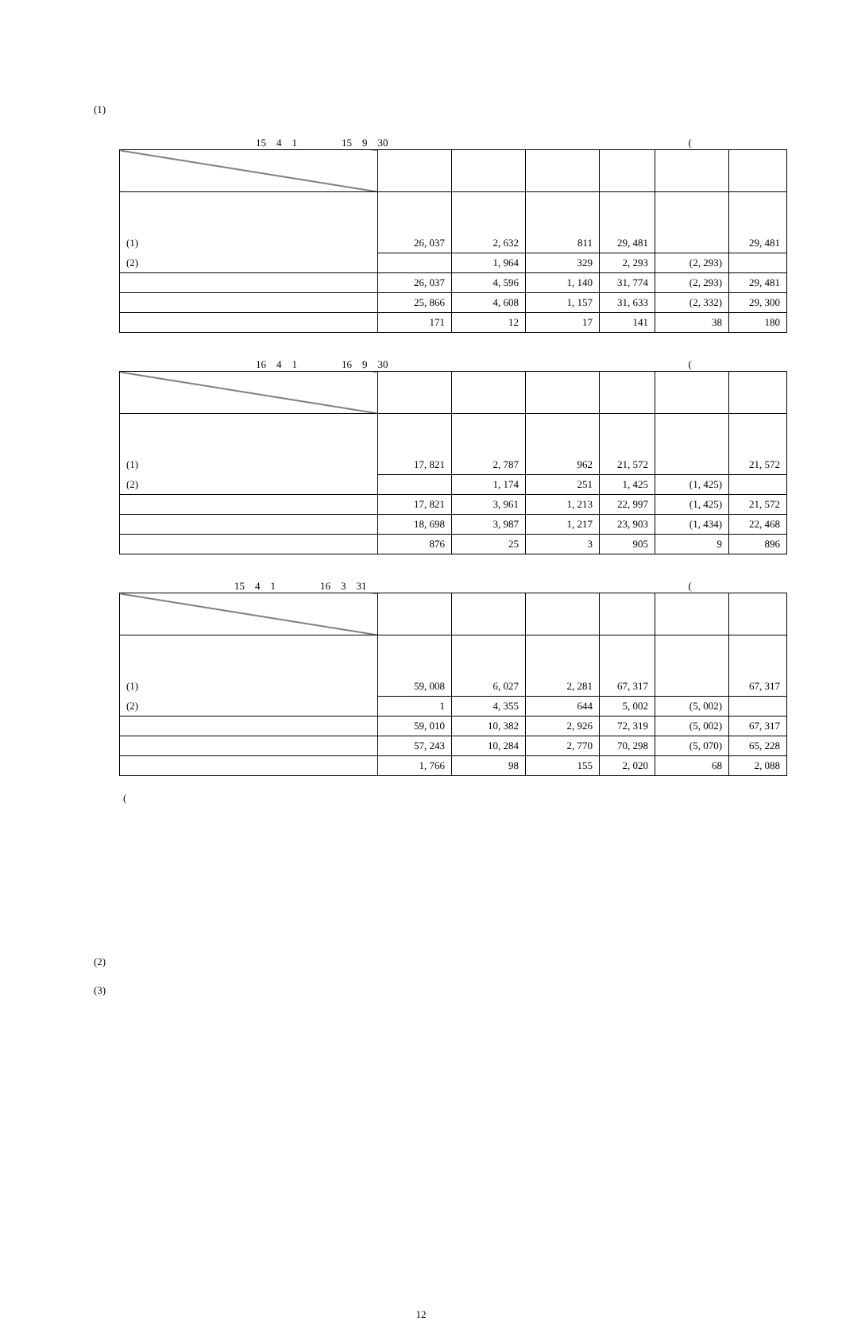(1)
15　4　1 15　9　30 (
| (1) | 26, 037 | 2, 632 | 811 | 29, 481 | | 29, 481 |
| (2) | | 1, 964 | 329 | 2, 293 | (2, 293) | |
| | 26, 037 | 4, 596 | 1, 140 | 31, 774 | (2, 293) | 29, 481 |
| | 25, 866 | 4, 608 | 1, 157 | 31, 633 | (2, 332) | 29, 300 |
| | 171 | 12 | 17 | 141 | 38 | 180 |
16　4　1 16　9　30 (
| (1) | 17, 821 | 2, 787 | 962 | 21, 572 | | 21, 572 |
| (2) | | 1, 174 | 251 | 1, 425 | (1, 425) | |
| | 17, 821 | 3, 961 | 1, 213 | 22, 997 | (1, 425) | 21, 572 |
| | 18, 698 | 3, 987 | 1, 217 | 23, 903 | (1, 434) | 22, 468 |
| | 876 | 25 | 3 | 905 | 9 | 896 |
15　4　1 16　3　31 (
| (1) | 59, 008 | 6, 027 | 2, 281 | 67, 317 | | 67, 317 |
| (2) | 1 | 4, 355 | 644 | 5, 002 | (5, 002) | |
| | 59, 010 | 10, 382 | 2, 926 | 72, 319 | (5, 002) | 67, 317 |
| | 57, 243 | 10, 284 | 2, 770 | 70, 298 | (5, 070) | 65, 228 |
| | 1, 766 | 98 | 155 | 2, 020 | 68 | 2, 088 |
(
(2)
(3)
12